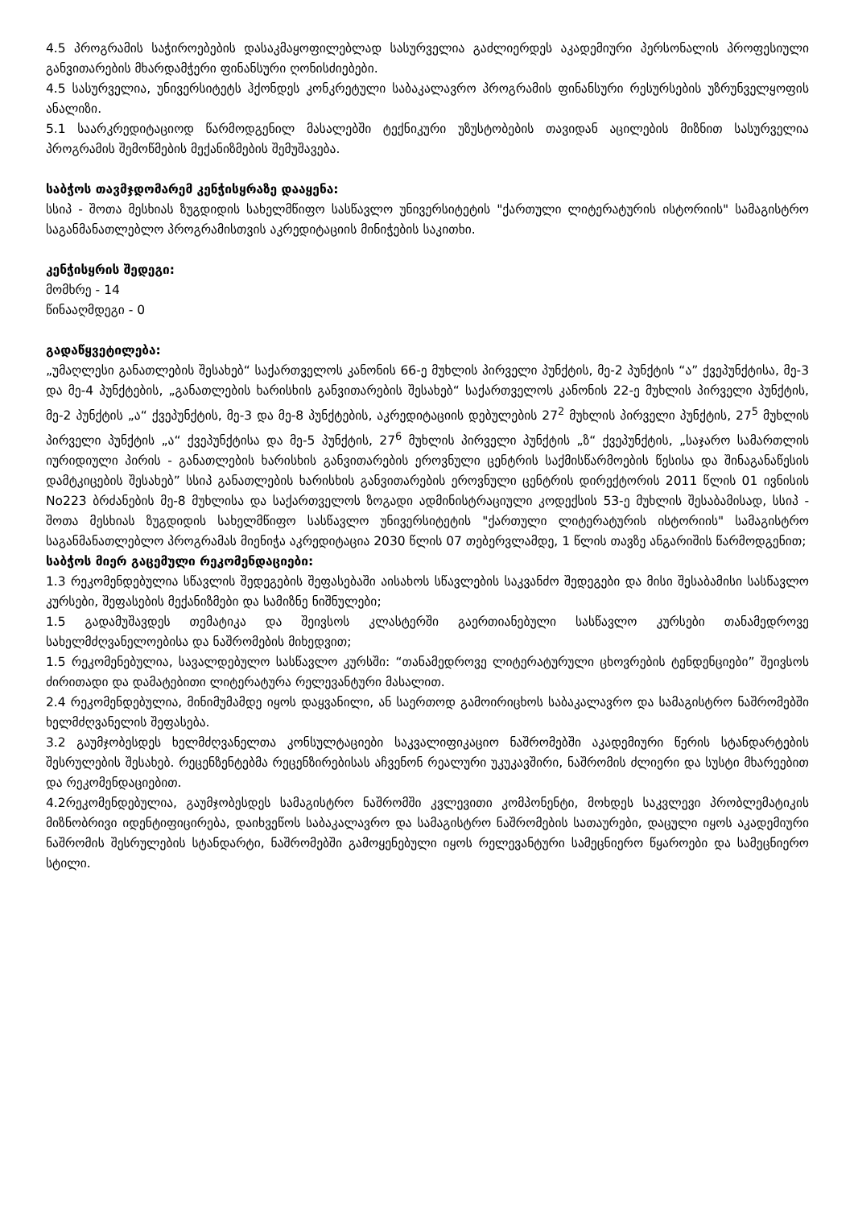4.5 პროგრამის საჭიროებების დასაკმაყოფილებლად სასურველია გაძლიერდეს აკადემიური პერსონალის პროფესიული განვითარების მხარდამჭერი ფინანსური ღონისძიებები.
4.5 სასურველია, უნივერსიტეტს ჰქონდეს კონკრეტული საბაკალავრო პროგრამის ფინანსური რესურსების უზრუნველყოფის ანალიზი.
5.1 საარკრედიტაციოდ წარმოდგენილ მასალებში ტექნიკური უზუსტობების თავიდან აცილების მიზნით სასურველია პროგრამის შემოწმების მექანიზმების შემუშავება.
საბჭოს თავმჯდომარემ კენჭისყრაზე დააყენა:
სსიპ - შოთა მესხიას ზუგდიდის სახელმწიფო სასწავლო უნივერსიტეტის "ქართული ლიტერატურის ისტორიის" სამაგისტრო საგანმანათლებლო პროგრამისთვის აკრედიტაციის მინიჭების საკითხი.
კენჭისყრის შედეგი:
მომხრე - 14
წინააღმდეგი - 0
გადაწყვეტილება:
„უმაღლესი განათლების შესახებ“ საქართველოს კანონის 66-ე მუხლის პირველი პუნქტის, მე-2 პუნქტის “ა” ქვეპუნქტისა, მე-3 და მე-4 პუნქტების, „განათლების ხარისხის განვითარების შესახებ“ საქართველოს კანონის 22-ე მუხლის პირველი პუნქტის, მე-2 პუნქტის „ა“ ქვეპუნქტის, მე-3 და მე-8 პუნქტების, აკრედიტაციის დებულების 27<sup>2</sup> მუხლის პირველი პუნქტის, 27<sup>5</sup> მუხლის პირველი პუნქტის „ა“ ქვეპუნქტისა და მე-5 პუნქტის, 27<sup>6</sup> მუხლის პირველი პუნქტის „ზ“ ქვეპუნქტის, „საჯარო სამართლის იურიდიული პირის - განათლების ხარისხის განვითარების ეროვნული ცენტრის საქმისწარმოების წესისა და შინაგანაწესის დამტკიცების შესახებ” სსიპ განათლების ხარისხის განვითარების ეროვნული ცენტრის დირექტორის 2011 წლის 01 ივნისის No223 ბრძანების მე-8 მუხლისა და საქართველოს ზოგადი ადმინისტრაციული კოდექსის 53-ე მუხლის შესაბამისად, სსიპ - შოთა მესხიას ზუგდიდის სახელმწიფო სასწავლო უნივერსიტეტის "ქართული ლიტერატურის ისტორიის" სამაგისტრო საგანმანათლებლო პროგრამას მიენიჭა აკრედიტაცია 2030 წლის 07 თებერვლამდე, 1 წლის თავზე ანგარიშის წარმოდგენით;
საბჭოს მიერ გაცემული რეკომენდაციები:
1.3 რეკომენდებულია სწავლის შედეგების შეფასებაში აისახოს სწავლების საკვანძო შედეგები და მისი შესაბამისი სასწავლო კურსები, შეფასების მექანიზმები და სამიზნე ნიშნულები;
1.5 გადამუშავდეს თემატიკა და შეივსოს კლასტერში გაერთიანებული სასწავლო კურსები თანამედროვე სახელმძღვანელოებისა და ნაშრომების მიხედვით;
1.5 რეკომენებულია, სავალდებულო სასწავლო კურსში: “თანამედროვე ლიტერატურული ცხოვრების ტენდენციები” შეივსოს ძირითადი და დამატებითი ლიტერატურა რელევანტური მასალით.
2.4 რეკომენდებულია, მინიმუმამდე იყოს დაყვანილი, ან საერთოდ გამოირიცხოს საბაკალავრო და სამაგისტრო ნაშრომებში ხელმძღვანელის შეფასება.
3.2 გაუმჯობესდეს ხელმძღვანელთა კონსულტაციები საკვალიფიკაციო ნაშრომებში აკადემიური წერის სტანდარტების შესრულების შესახებ. რეცენზენტებმა რეცენზირებისას აჩვენონ რეალური უკუკავშირი, ნაშრომის ძლიერი და სუსტი მხარეებით და რეკომენდაციებით.
4.2რეკომენდებულია, გაუმჯობესდეს სამაგისტრო ნაშრომში კვლევითი კომპონენტი, მოხდეს საკვლევი პრობლემატიკის მიზნობრივი იდენტიფიცირება, დაიხვეწოს საბაკალავრო და სამაგისტრო ნაშრომების სათაურები, დაცული იყოს აკადემიური ნაშრომის შესრულების სტანდარტი, ნაშრომებში გამოყენებული იყოს რელევანტური სამეცნიერო წყაროები და სამეცნიერო სტილი.